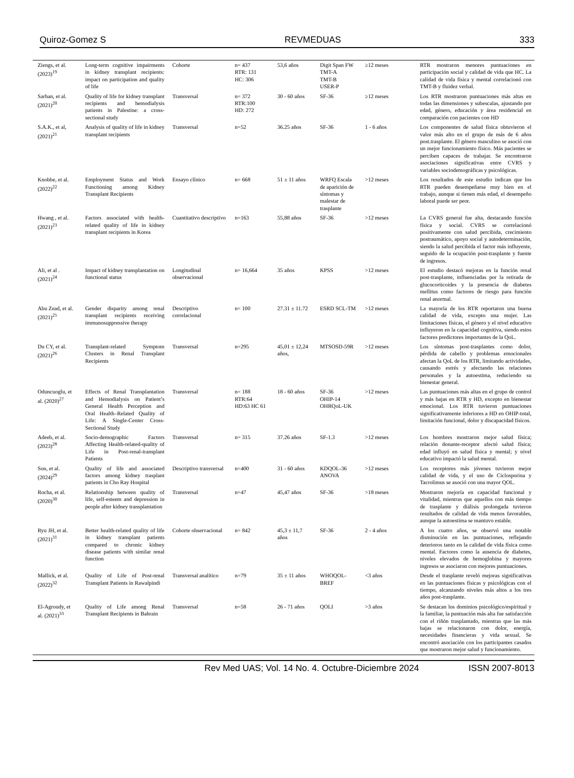Quiroz-Gomez S REVMEDUAS 333
| Ziengs, et al. (2023)<sup>19</sup> | Long-term cognitive impairments in kidney transplant recipients: impact on participation and quality of life | Cohorte | n= 437 RTR: 131 HC: 306 | 53,6 años | Digit Span FW TMT-A TMT-B USER-P | ≥12 meses | RTR mostraron menores puntuaciones en participación social y calidad de vida que HC. La calidad de vida física y mental correlacionó con TMT-B y fluidez verbal. |
| Sarhan, et al. (2021)<sup>20</sup> | Quality of life for kidney transplant recipients and hemodialysis patients in Palestine: a cross-sectional study | Transversal | n= 372 RTR:100 HD: 272 | 30 - 60 años | SF-36 | ≥12 meses | Los RTR mostraron puntuaciones más altas en todas las dimensiones y subescalas, ajustando por edad, género, educación y área residencial en comparación con pacientes con HD |
| S.A.K., et al, (2021)<sup>21</sup> | Analysis of quality of life in kidney transplant recipients | Transversal | n=52 | 36.25 años | SF-36 | 1 - 6 años | Los componentes de salud física obtuvieron el valor más alto en el grupo de más de 6 años post.trasplante. El género masculino se asoció con un mejor funcionamiento físico. Más pacientes se perciben capaces de trabajar. Se encontraron asociaciones significativas entre CVRS y variables sociodemográficas y psicológicas. |
| Knobbe, et al. (2022)<sup>22</sup> | Employment Status and Work Functioning among Kidney Transplant Recipients | Ensayo clínico | n= 668 | 51 ± 11 años | WRFQ Escala de aparición de síntomas y malestar de trasplante | >12 meses | Los resultados de este estudio indican que los RTR pueden desempeñarse muy bien en el trabajo, aunque si tienen más edad, el desempeño laboral puede ser peor. |
| Hwang , et al. (2021)<sup>23</sup> | Factors associated with health-related quality of life in kidney transplant recipients in Korea | Cuantitativo descriptivo | n=163 | 55,88 años | SF-36 | >12 meses | La CVRS general fue alta, destacando función física y social. CVRS se correlacionó positivamente con salud percibida, crecimiento postraumático, apoyo social y autodeterminación, siendo la salud percibida el factor más influyente, seguido de la ocupación post-trasplante y fuente de ingresos. |
| Ali, et al . (2021)<sup>24</sup> | Impact of kidney transplantation on functional status | Longitudinal observacional | n= 16,664 | 35 años | KPSS | >12 meses | El estudio destacó mejoras en la función renal post-trasplante, influenciadas por la retirada de glucocorticoides y la presencia de diabetes mellitus como factores de riesgo para función renal anormal. |
| Abu Zead, et al. (2021)<sup>25</sup> | Gender disparity among renal transplant recipients receiving immunosuppressive therapy | Descriptivo correlacional | n= 100 | 27.31 ± 11.72 | ESRD SCL-TM | >12 meses | La mayoría de los RTR reportaron una buena calidad de vida, excepto una mujer. Las limitaciones físicas, el género y el nivel educativo influyeron en la capacidad cognitiva, siendo estos factores predictores importantes de la QoL. |
| Du CY, et al. (2021)<sup>26</sup> | Transplant-related Symptom Clusters in Renal Transplant Recipients | Transversal | n=295 | 45,01 ± 12,24 años, | MTSOSD-59R | >12 meses | Los síntomas post-trasplantes como dolor, pérdida de cabello y problemas emocionales afectan la QoL de los RTR, limitando actividades, causando estrés y afectando las relaciones personales y la autoestima, reduciendo su bienestar general. |
| Oduncuoglu, et al. (2020)<sup>27</sup> | Effects of Renal Transplantation and Hemodialysis on Patient’s General Health Perception and Oral Health–Related Quality of Life: A Single-Center Cross-Sectional Study | Transversal | n= 188 RTR:64 HD:63 HC 61 | 18 - 60 años | SF-36 OHIP-14 OHRQoL-UK | >12 meses | Las puntuaciones más altas en el grupo de control y más bajas en RTR y HD, excepto en bienestar emocional. Los RTR tuvieron puntuaciones significativamente inferiores a HD en OHIP-total, limitación funcional, dolor y discapacidad físicos. |
| Adeeb, et al. (2023)<sup>28</sup> | Socio-demographic Factors Affecting Health-related-quality of Life in Post-renal-transplant Patients | Transversal | n= 315 | 37.26 años | SF-1.3 | >12 meses | Los hombres mostraron mejor salud física; relación donante-receptor afectó salud física; edad influyó en salud física y mental; y nivel educativo impactó la salud mental. |
| Son, et al. (2024)<sup>29</sup> | Quality of life and associated factors among kidney trasplant patients in Cho Ray Hospital | Descriptivo transversal | n=400 | 31 - 60 años | KDQOL-36 ANOVA | >12 meses | Los receptores más jóvenes tuvieron mejor calidad de vida, y el uso de Ciclosporina y Tacrolimus se asoció con una mayor QOL. |
| Rocha, et al. (2020)<sup>30</sup> | Relationship between quality of life, self-esteem and depression in people after kidney transplantation | Transversal | n=47 | 45,47 años | SF-36 | >18 meses | Mostraron mejoría en capacidad funcional y vitalidad, mientras que aquellos con más tiempo de trasplante y diálisis prolongada tuvieron resultados de calidad de vida menos favorables, aunque la autoestima se mantuvo estable. |
| Ryu JH, et al. (2021)<sup>31</sup> | Better health-related quality of life in kidney transplant patients compared to chronic kidney disease patients with similar renal function | Cohorte observacional | n= 842 | 45,3 ± 11,7 años | SF-36 | 2 - 4 años | A los cuatro años, se observó una notable disminución en las puntuaciones, reflejando deterioros tanto en la calidad de vida física como mental. Factores como la ausencia de diabetes, niveles elevados de hemoglobina y mayores ingresos se asociaron con mejores puntuaciones. |
| Mallick, et al. (2022)<sup>32</sup> | Quality of Life of Post-renal Transplant Patients in Rawalpindi | Transversal analítico | n=79 | 35 ± 11 años | WHOQOL-BREF | <3 años | Desde el trasplante reveló mejoras significativas en las puntuaciones físicas y psicológicas con el tiempo, alcanzando niveles más altos a los tres años post-trasplante. |
| El-Agroudy, et al. (2021)<sup>33</sup> | Quality of Life among Renal Transplant Recipients in Bahrain | Transversal | n=58 | 26 - 71 años | QOLI | >3 años | Se destacan los dominios psicológico/espiritual y la familiar, la puntuación más alta fue satisfacción con el riñón trasplantado, mientras que las más bajas se relacionaron con dolor, energía, necesidades financieras y vida sexual. Se encontró asociación con los participantes casados que mostraron mejor salud y funcionamiento. |
Rev Med UAS; Vol. 14 No. 4. Octubre-Diciembre 2024 ISSN 2007-8013